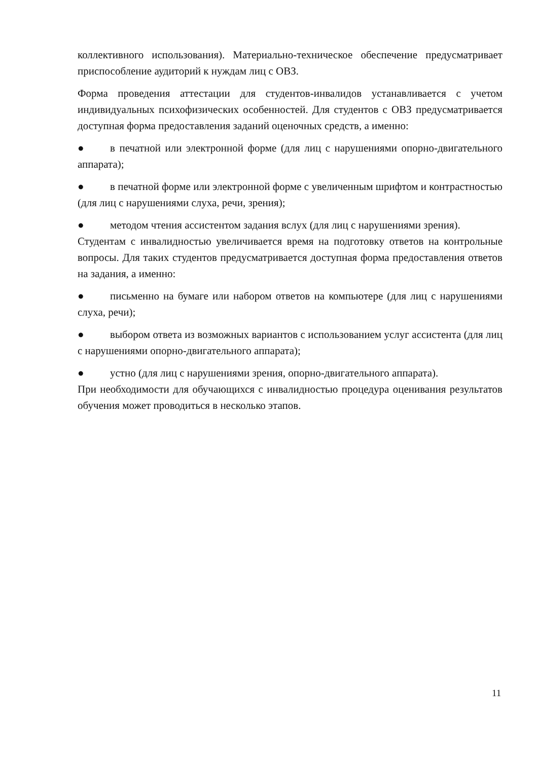коллективного использования). Материально-техническое обеспечение предусматривает приспособление аудиторий к нуждам лиц с ОВЗ.
Форма проведения аттестации для студентов-инвалидов устанавливается с учетом индивидуальных психофизических особенностей. Для студентов с ОВЗ предусматривается доступная форма предоставления заданий оценочных средств, а именно:
● в печатной или электронной форме (для лиц с нарушениями опорно-двигательного аппарата);
● в печатной форме или электронной форме с увеличенным шрифтом и контрастностью (для лиц с нарушениями слуха, речи, зрения);
● методом чтения ассистентом задания вслух (для лиц с нарушениями зрения).
Студентам с инвалидностью увеличивается время на подготовку ответов на контрольные вопросы. Для таких студентов предусматривается доступная форма предоставления ответов на задания, а именно:
● письменно на бумаге или набором ответов на компьютере (для лиц с нарушениями слуха, речи);
● выбором ответа из возможных вариантов с использованием услуг ассистента (для лиц с нарушениями опорно-двигательного аппарата);
● устно (для лиц с нарушениями зрения, опорно-двигательного аппарата).
При необходимости для обучающихся с инвалидностью процедура оценивания результатов обучения может проводиться в несколько этапов.
11